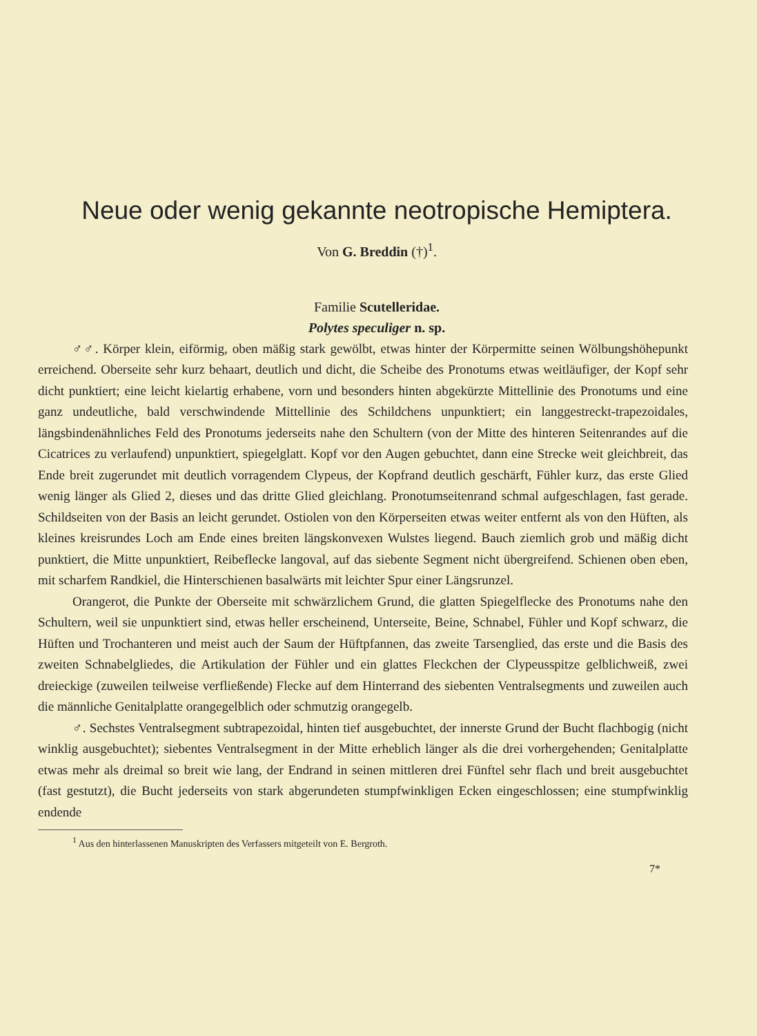Neue oder wenig gekannte neotropische Hemiptera.
Von G. Breddin (†)<sup>1</sup>.
Familie Scutelleridae.
Polytes speculiger n. sp.
♂♂. Körper klein, eiförmig, oben mäßig stark gewölbt, etwas hinter der Körpermitte seinen Wölbungshöhepunkt erreichend. Oberseite sehr kurz behaart, deutlich und dicht, die Scheibe des Pronotums etwas weitläufiger, der Kopf sehr dicht punktiert; eine leicht kielartig erhabene, vorn und besonders hinten abgekürzte Mittellinie des Pronotums und eine ganz undeutliche, bald verschwindende Mittellinie des Schildchens unpunktiert; ein langgestreckt-trapezoidales, längsbindenähnliches Feld des Pronotums jederseits nahe den Schultern (von der Mitte des hinteren Seitenrandes auf die Cicatrices zu verlaufend) unpunktiert, spiegelglatt. Kopf vor den Augen gebuchtet, dann eine Strecke weit gleichbreit, das Ende breit zugerundet mit deutlich vorragendem Clypeus, der Kopfrand deutlich geschärft, Fühler kurz, das erste Glied wenig länger als Glied 2, dieses und das dritte Glied gleichlang. Pronotumseitenrand schmal aufgeschlagen, fast gerade. Schildseiten von der Basis an leicht gerundet. Ostiolen von den Körperseiten etwas weiter entfernt als von den Hüften, als kleines kreisrundes Loch am Ende eines breiten längskonvexen Wulstes liegend. Bauch ziemlich grob und mäßig dicht punktiert, die Mitte unpunktiert, Reibeflecke langoval, auf das siebente Segment nicht übergreifend. Schienen oben eben, mit scharfem Randkiel, die Hinterschienen basalwärts mit leichter Spur einer Längsrunzel.
Orangerot, die Punkte der Oberseite mit schwärzlichem Grund, die glatten Spiegelflecke des Pronotums nahe den Schultern, weil sie unpunktiert sind, etwas heller erscheinend, Unterseite, Beine, Schnabel, Fühler und Kopf schwarz, die Hüften und Trochanteren und meist auch der Saum der Hüftpfannen, das zweite Tarsenglied, das erste und die Basis des zweiten Schnabelgliedes, die Artikulation der Fühler und ein glattes Fleckchen der Clypeusspitze gelblichweiß, zwei dreieckige (zuweilen teilweise verfließende) Flecke auf dem Hinterrand des siebenten Ventralsegments und zuweilen auch die männliche Genitalplatte orangegelblich oder schmutzig orangegelb.
♂. Sechstes Ventralsegment subtrapezoidal, hinten tief ausgebuchtet, der innerste Grund der Bucht flachbogig (nicht winklig ausgebuchtet); siebentes Ventralsegment in der Mitte erheblich länger als die drei vorhergehenden; Genitalplatte etwas mehr als dreimal so breit wie lang, der Endrand in seinen mittleren drei Fünftel sehr flach und breit ausgebuchtet (fast gestutzt), die Bucht jederseits von stark abgerundeten stumpfwinkligen Ecken eingeschlossen; eine stumpfwinklig endende
<sup>1</sup> Aus den hinterlassenen Manuskripten des Verfassers mitgeteilt von E. Bergroth.
7*